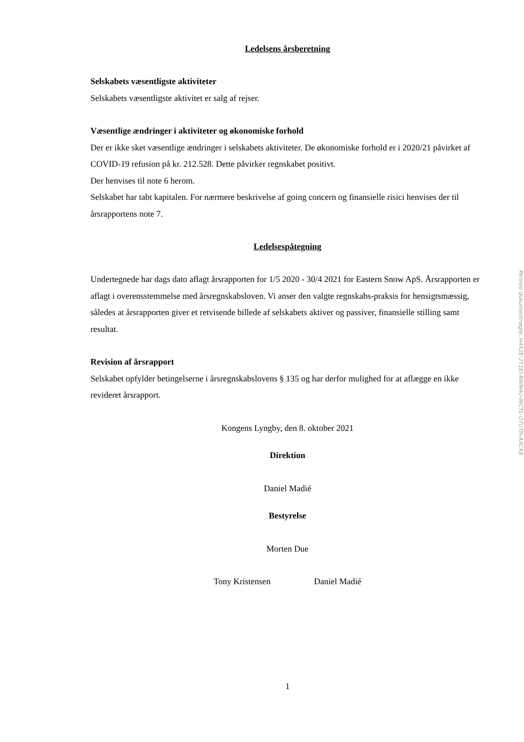Ledelsens årsberetning
Selskabets væsentligste aktiviteter
Selskabets væsentligste aktivitet er salg af rejser.
Væsentlige ændringer i aktiviteter og økonomiske forhold
Der er ikke sket væsentlige ændringer i selskabets aktiviteter. De økonomiske forhold er i 2020/21 påvirket af COVID-19 refusion på kr. 212.528. Dette påvirker regnskabet positivt.
Der henvises til note 6 herom.
Selskabet har tabt kapitalen. For nærmere beskrivelse af going concern og finansielle risici henvises der til årsrapportens note 7.
Ledelsespåtegning
Undertegnede har dags dato aflagt årsrapporten for 1/5 2020 - 30/4 2021 for Eastern Snow ApS. Årsrapporten er aflagt i overensstemmelse med årsregnskabsloven. Vi anser den valgte regnskabs-praksis for hensigtsmæssig, således at årsrapporten giver et retvisende billede af selskabets aktiver og passiver, finansielle stilling samt resultat.
Revision af årsrapport
Selskabet opfylder betingelserne i årsregnskabslovens § 135 og har derfor mulighed for at aflægge en ikke revideret årsrapport.
Kongens Lyngby, den 8. oktober 2021
Direktion
Daniel Madié
Bestyrelse
Morten Due
Tony Kristensen Daniel Madié
1
Penneo dokumentnøgle: H4X2E-2Y1EI-NWN4U-INCTL-O7UTH-AXCX8